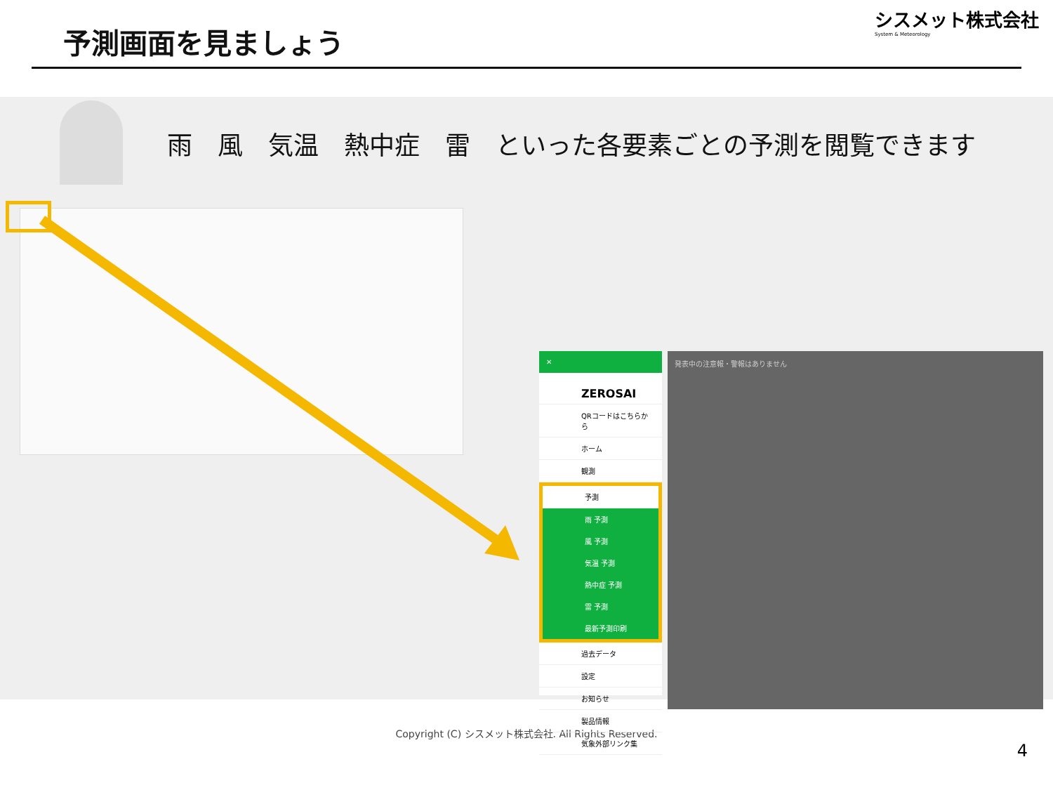予測画面を見ましょう
シスメット株式会社
System & Meteorology
雨　風　気温　熱中症　雷　といった各要素ごとの予測を閲覧できます
✕
ZEROSAI
QRコードはこちらから
ホーム
観測
予測
雨 予測
風 予測
気温 予測
熱中症 予測
雷 予測
最新予測印刷
過去データ
設定
お知らせ
製品情報
気象外部リンク集
発表中の注意報・警報はありません
Copyright (C) シスメット株式会社. All Rights Reserved.
4